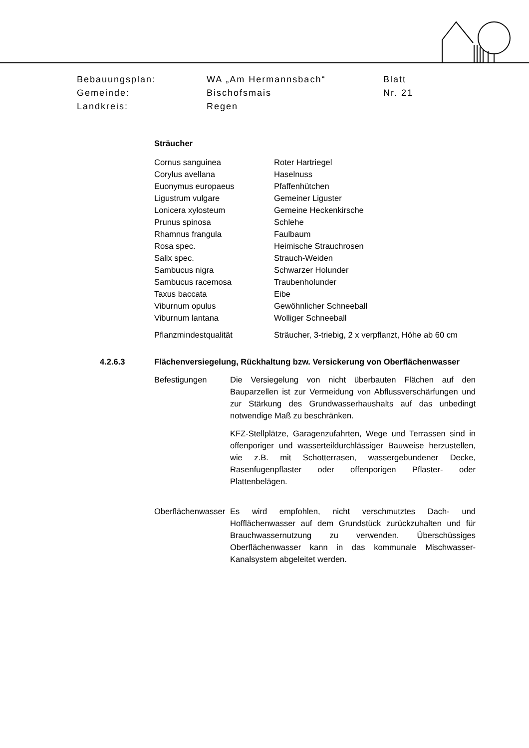| Bebauungsplan: | WA „Am Hermannsbach“ | Blatt |
| Gemeinde: | Bischofsmais | Nr. 21 |
| Landkreis: | Regen | |
Sträucher
| Cornus sanguinea | Roter Hartriegel |
| Corylus avellana | Haselnuss |
| Euonymus europaeus | Pfaffenhütchen |
| Ligustrum vulgare | Gemeiner Liguster |
| Lonicera xylosteum | Gemeine Heckenkirsche |
| Prunus spinosa | Schlehe |
| Rhamnus frangula | Faulbaum |
| Rosa spec. | Heimische Strauchrosen |
| Salix spec. | Strauch-Weiden |
| Sambucus nigra | Schwarzer Holunder |
| Sambucus racemosa | Traubenholunder |
| Taxus baccata | Eibe |
| Viburnum opulus | Gewöhnlicher Schneeball |
| Viburnum lantana | Wolliger Schneeball |
| Pflanzmindestqualität | Sträucher, 3-triebig, 2 x verpflanzt, Höhe ab 60 cm |
4.2.6.3 Flächenversiegelung, Rückhaltung bzw. Versickerung von Oberflächenwasser
Befestigungen Die Versiegelung von nicht überbauten Flächen auf den Bauparzellen ist zur Vermeidung von Abflussverschärfungen und zur Stärkung des Grundwasserhaushalts auf das unbedingt notwendige Maß zu beschränken.
KFZ-Stellplätze, Garagenzufahrten, Wege und Terrassen sind in offenporiger und wasserteildurchlässiger Bauweise herzustellen, wie z.B. mit Schotterrasen, wassergebundener Decke, Rasenfugenpflaster oder offenporigen Pflaster- oder Plattenbelägen.
Oberflächenwasser
Es wird empfohlen, nicht verschmutztes Dach- und Hofflächenwasser auf dem Grundstück zurückzuhalten und für Brauchwassernutzung zu verwenden. Überschüssiges Oberflächenwasser kann in das kommunale Mischwasser-Kanalsystem abgeleitet werden.